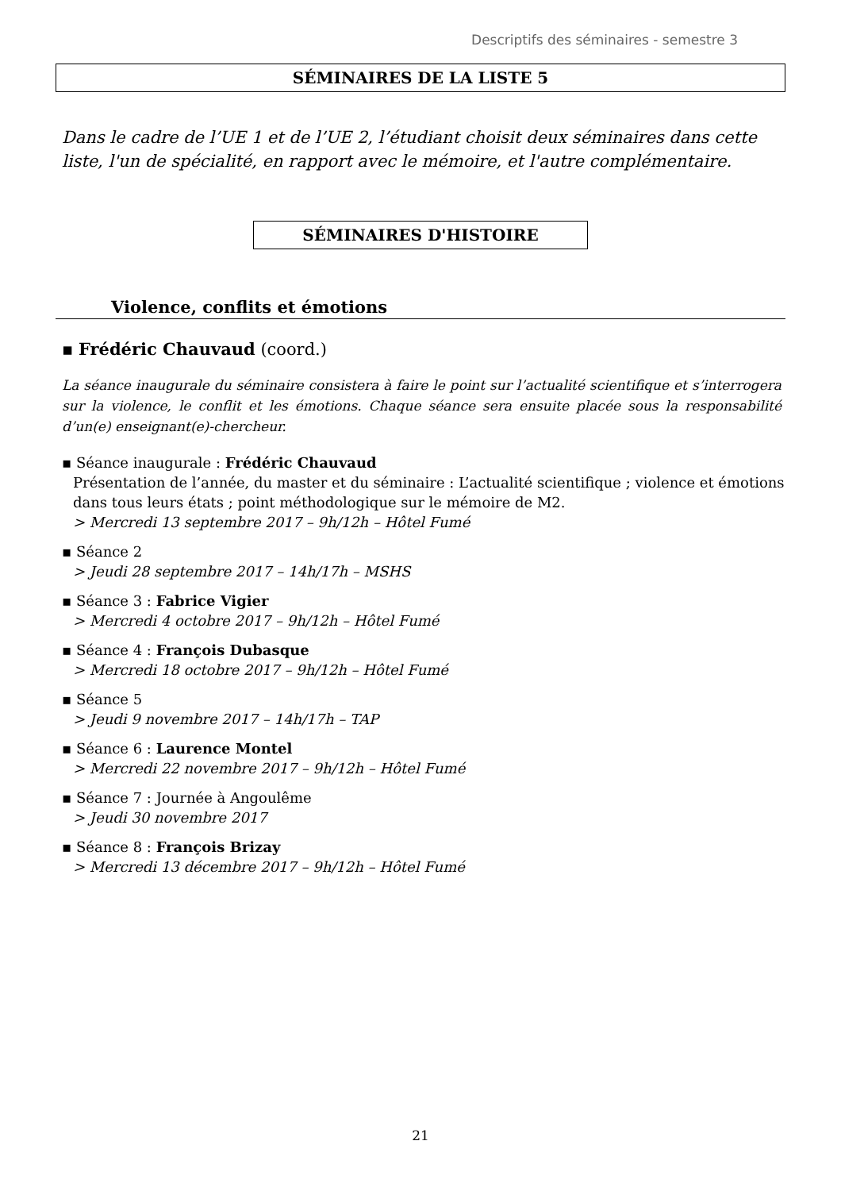Descriptifs des séminaires - semestre 3
SÉMINAIRES DE LA LISTE 5
Dans le cadre de l’UE 1 et de l’UE 2, l’étudiant choisit deux séminaires dans cette liste, l'un de spécialité, en rapport avec le mémoire, et l'autre complémentaire.
SÉMINAIRES D'HISTOIRE
Violence, conflits et émotions
▪ Frédéric Chauvaud (coord.)
La séance inaugurale du séminaire consistera à faire le point sur l’actualité scientifique et s’interrogera sur la violence, le conflit et les émotions. Chaque séance sera ensuite placée sous la responsabilité d’un(e) enseignant(e)-chercheur.
▪ Séance inaugurale : Frédéric Chauvaud
Présentation de l’année, du master et du séminaire : L’actualité scientifique ; violence et émotions dans tous leurs états ; point méthodologique sur le mémoire de M2.
> Mercredi 13 septembre 2017 – 9h/12h – Hôtel Fumé
▪ Séance 2
> Jeudi 28 septembre 2017 – 14h/17h – MSHS
▪ Séance 3 : Fabrice Vigier
> Mercredi 4 octobre 2017 – 9h/12h – Hôtel Fumé
▪ Séance 4 : François Dubasque
> Mercredi 18 octobre 2017 – 9h/12h – Hôtel Fumé
▪ Séance 5
> Jeudi 9 novembre 2017 – 14h/17h – TAP
▪ Séance 6 : Laurence Montel
> Mercredi 22 novembre 2017 – 9h/12h – Hôtel Fumé
▪ Séance 7 : Journée à Angoulême
> Jeudi 30 novembre 2017
▪ Séance 8 : François Brizay
> Mercredi 13 décembre 2017 – 9h/12h – Hôtel Fumé
21